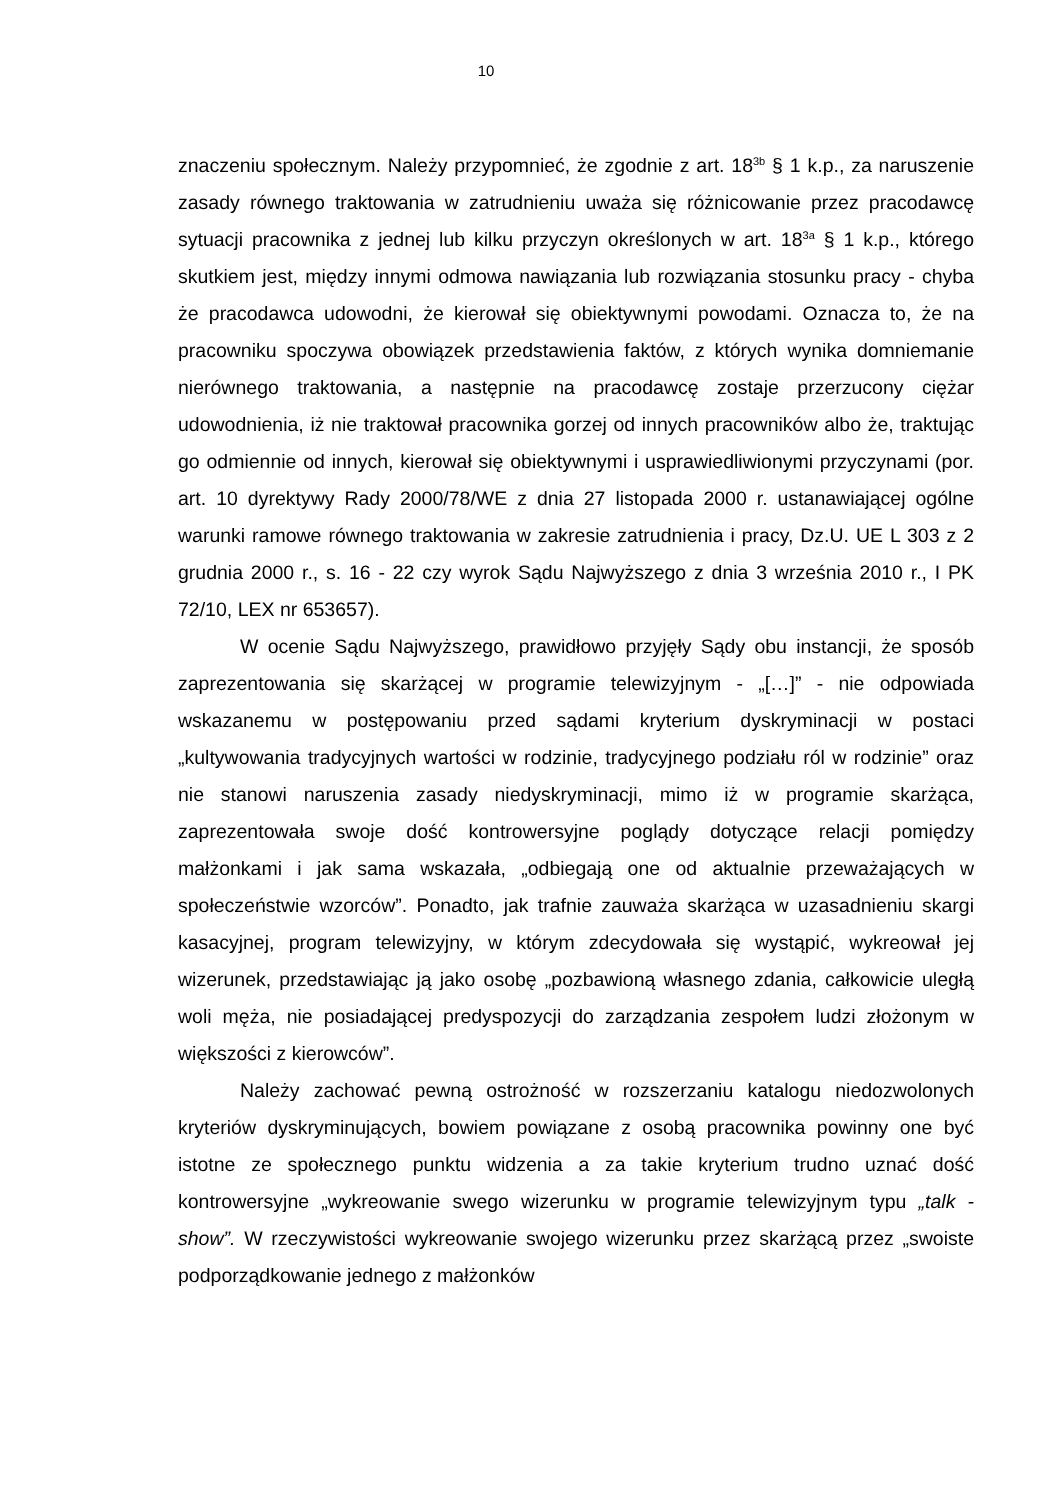10
znaczeniu społecznym. Należy przypomnieć, że zgodnie z art. 18<sup>3b</sup> § 1 k.p., za naruszenie zasady równego traktowania w zatrudnieniu uważa się różnicowanie przez pracodawcę sytuacji pracownika z jednej lub kilku przyczyn określonych w art. 18<sup>3a</sup> § 1 k.p., którego skutkiem jest, między innymi odmowa nawiązania lub rozwiązania stosunku pracy - chyba że pracodawca udowodni, że kierował się obiektywnymi powodami. Oznacza to, że na pracowniku spoczywa obowiązek przedstawienia faktów, z których wynika domniemanie nierównego traktowania, a następnie na pracodawcę zostaje przerzucony ciężar udowodnienia, iż nie traktował pracownika gorzej od innych pracowników albo że, traktując go odmiennie od innych, kierował się obiektywnymi i usprawiedliwionymi przyczynami (por. art. 10 dyrektywy Rady 2000/78/WE z dnia 27 listopada 2000 r. ustanawiającej ogólne warunki ramowe równego traktowania w zakresie zatrudnienia i pracy, Dz.U. UE L 303 z 2 grudnia 2000 r., s. 16 - 22 czy wyrok Sądu Najwyższego z dnia 3 września 2010 r., I PK 72/10, LEX nr 653657).
W ocenie Sądu Najwyższego, prawidłowo przyjęły Sądy obu instancji, że sposób zaprezentowania się skarżącej w programie telewizyjnym - „[…]” - nie odpowiada wskazanemu w postępowaniu przed sądami kryterium dyskryminacji w postaci „kultywowania tradycyjnych wartości w rodzinie, tradycyjnego podziału ról w rodzinie” oraz nie stanowi naruszenia zasady niedyskryminacji, mimo iż w programie skarżąca, zaprezentowała swoje dość kontrowersyjne poglądy dotyczące relacji pomiędzy małżonkami i jak sama wskazała, „odbiegają one od aktualnie przeważających w społeczeństwie wzorców”. Ponadto, jak trafnie zauważa skarżąca w uzasadnieniu skargi kasacyjnej, program telewizyjny, w którym zdecydowała się wystąpić, wykreował jej wizerunek, przedstawiając ją jako osobę „pozbawioną własnego zdania, całkowicie uległą woli męża, nie posiadającej predyspozycji do zarządzania zespołem ludzi złożonym w większości z kierowców”.
Należy zachować pewną ostrożność w rozszerzaniu katalogu niedozwolonych kryteriów dyskryminujących, bowiem powiązane z osobą pracownika powinny one być istotne ze społecznego punktu widzenia a za takie kryterium trudno uznać dość kontrowersyjne „wykreowanie swego wizerunku w programie telewizyjnym typu „talk - show”. W rzeczywistości wykreowanie swojego wizerunku przez skarżącą przez „swoiste podporządkowanie jednego z małżonków